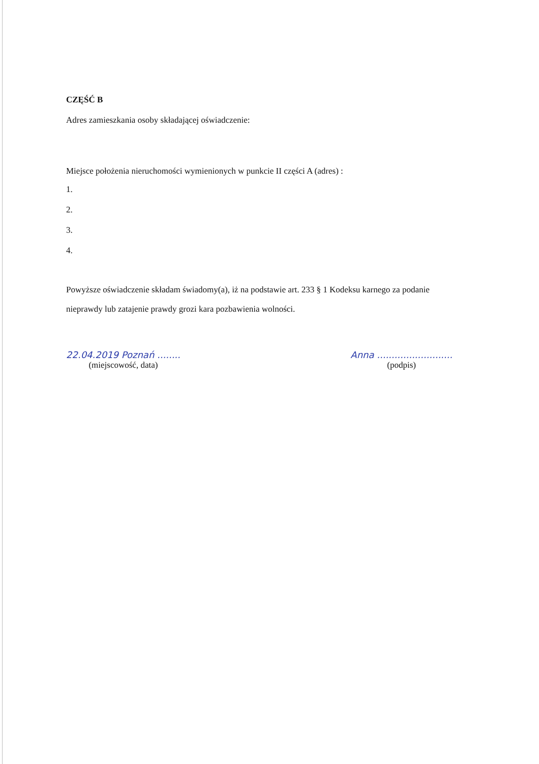CZĘŚĆ B
Adres zamieszkania osoby składającej oświadczenie:
Miejsce położenia nieruchomości wymienionych w punkcie II części A (adres) :
1.
2.
3.
4.
Powyższe oświadczenie składam świadomy(a), iż na podstawie art. 233 § 1 Kodeksu karnego za podanie nieprawdy lub zatajenie prawdy grozi kara pozbawienia wolności.
22.04.2019 Poznań ........
(miejscowość, data)
Anna ..........................
(podpis)